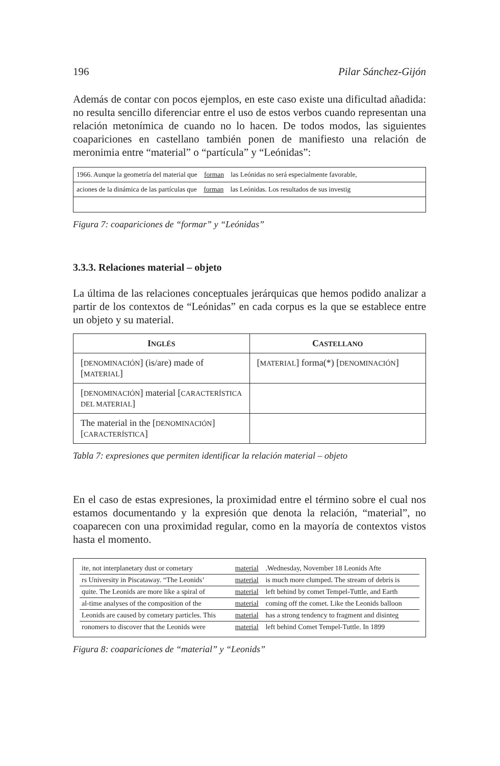196 Pilar Sánchez-Gijón
Además de contar con pocos ejemplos, en este caso existe una dificultad añadida: no resulta sencillo diferenciar entre el uso de estos verbos cuando representan una relación metonímica de cuando no lo hacen. De todos modos, las siguientes coapariciones en castellano también ponen de manifiesto una relación de meronimia entre “material” o “partícula” y “Leónidas”:
| 1966. Aunque la geometría del material que forman las Leónidas no será especialmente favorable, |
| aciones de la dinámica de las partículas que forman las Leónidas. Los resultados de sus investig |
Figura 7: coapariciones de “formar” y “Leónidas”
3.3.3. Relaciones material – objeto
La última de las relaciones conceptuales jerárquicas que hemos podido analizar a partir de los contextos de “Leónidas” en cada corpus es la que se establece entre un objeto y su material.
| I NGLÉS | C ASTELLANO |
| --- | --- |
| [ DENOMINACIÓN ] (is/are) made of [ MATERIAL ] | [ MATERIAL ] forma(*) [ DENOMINACIÓN ] |
| [ DENOMINACIÓN ] material [ CARACTERÍSTICA DEL MATERIAL ] | |
| The material in the [ DENOMINACIÓN ] [ CARACTERÍSTICA ] | |
Tabla 7: expresiones que permiten identificar la relación material – objeto
En el caso de estas expresiones, la proximidad entre el término sobre el cual nos estamos documentando y la expresión que denota la relación, “material”, no coaparecen con una proximidad regular, como en la mayoría de contextos vistos hasta el momento.
| ite, not interplanetary dust or cometary | material | .Wednesday, November 18 Leonids Afte |
| rs University in Piscataway. “The Leonids’ | material | is much more clumped. The stream of debris is |
| quite. The Leonids are more like a spiral of | material | left behind by comet Tempel-Tuttle, and Earth |
| al-time analyses of the composition of the | material | coming off the comet. Like the Leonids balloon |
| Leonids are caused by cometary particles. This | material | has a strong tendency to fragment and disinteg |
| ronomers to discover that the Leonids were | material | left behind Comet Tempel-Tuttle. In 1899 |
Figura 8: coapariciones de “material” y “Leonids”